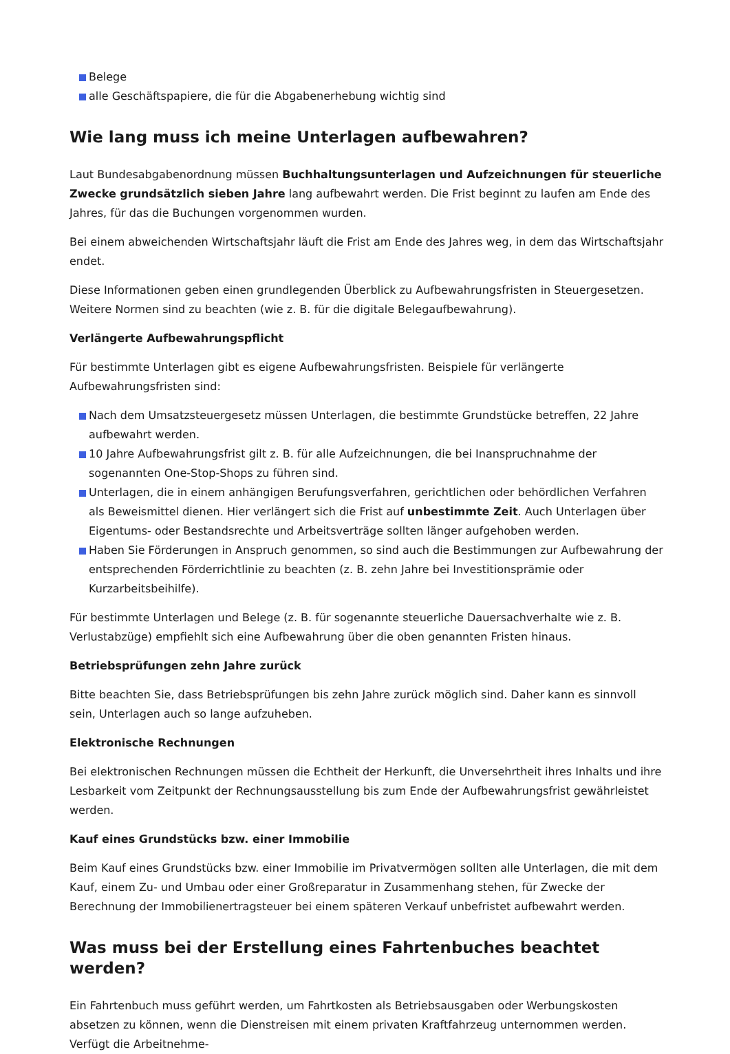Belege
alle Geschäftspapiere, die für die Abgabenerhebung wichtig sind
Wie lang muss ich meine Unterlagen aufbewahren?
Laut Bundesabgabenordnung müssen Buchhaltungsunterlagen und Aufzeichnungen für steuerliche Zwecke grundsätzlich sieben Jahre lang aufbewahrt werden. Die Frist beginnt zu laufen am Ende des Jahres, für das die Buchungen vorgenommen wurden.
Bei einem abweichenden Wirtschaftsjahr läuft die Frist am Ende des Jahres weg, in dem das Wirtschaftsjahr endet.
Diese Informationen geben einen grundlegenden Überblick zu Aufbewahrungsfristen in Steuergesetzen. Weitere Normen sind zu beachten (wie z. B. für die digitale Belegaufbewahrung).
Verlängerte Aufbewahrungspflicht
Für bestimmte Unterlagen gibt es eigene Aufbewahrungsfristen. Beispiele für verlängerte Aufbewahrungsfristen sind:
Nach dem Umsatzsteuergesetz müssen Unterlagen, die bestimmte Grundstücke betreffen, 22 Jahre aufbewahrt werden.
10 Jahre Aufbewahrungsfrist gilt z. B. für alle Aufzeichnungen, die bei Inanspruchnahme der sogenannten One-Stop-Shops zu führen sind.
Unterlagen, die in einem anhängigen Berufungsverfahren, gerichtlichen oder behördlichen Verfahren als Beweismittel dienen. Hier verlängert sich die Frist auf unbestimmte Zeit. Auch Unterlagen über Eigentums- oder Bestandsrechte und Arbeitsverträge sollten länger aufgehoben werden.
Haben Sie Förderungen in Anspruch genommen, so sind auch die Bestimmungen zur Aufbewahrung der entsprechenden Förderrichtlinie zu beachten (z. B. zehn Jahre bei Investitionsprämie oder Kurzarbeitsbeihilfe).
Für bestimmte Unterlagen und Belege (z. B. für sogenannte steuerliche Dauersachverhalte wie z. B. Verlustabzüge) empfiehlt sich eine Aufbewahrung über die oben genannten Fristen hinaus.
Betriebsprüfungen zehn Jahre zurück
Bitte beachten Sie, dass Betriebsprüfungen bis zehn Jahre zurück möglich sind. Daher kann es sinnvoll sein, Unterlagen auch so lange aufzuheben.
Elektronische Rechnungen
Bei elektronischen Rechnungen müssen die Echtheit der Herkunft, die Unversehrtheit ihres Inhalts und ihre Lesbarkeit vom Zeitpunkt der Rechnungsausstellung bis zum Ende der Aufbewahrungsfrist gewährleistet werden.
Kauf eines Grundstücks bzw. einer Immobilie
Beim Kauf eines Grundstücks bzw. einer Immobilie im Privatvermögen sollten alle Unterlagen, die mit dem Kauf, einem Zu- und Umbau oder einer Großreparatur in Zusammenhang stehen, für Zwecke der Berechnung der Immobilienertragsteuer bei einem späteren Verkauf unbefristet aufbewahrt werden.
Was muss bei der Erstellung eines Fahrtenbuches beachtet werden?
Ein Fahrtenbuch muss geführt werden, um Fahrtkosten als Betriebsausgaben oder Werbungskosten absetzen zu können, wenn die Dienstreisen mit einem privaten Kraftfahrzeug unternommen werden. Verfügt die Arbeitnehme-